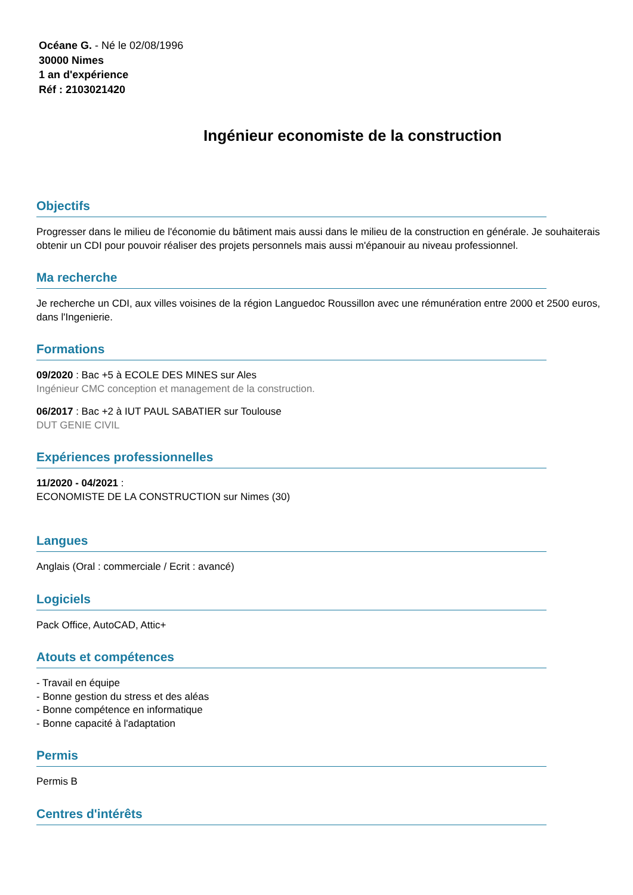Océane G. - Né le 02/08/1996
30000 Nimes
1 an d'expérience
Réf : 2103021420
Ingénieur economiste de la construction
Objectifs
Progresser dans le milieu de l'économie du bâtiment mais aussi dans le milieu de la construction en générale. Je souhaiterais obtenir un CDI pour pouvoir réaliser des projets personnels mais aussi m'épanouir au niveau professionnel.
Ma recherche
Je recherche un CDI, aux villes voisines de la région Languedoc Roussillon avec une rémunération entre 2000 et 2500 euros, dans l'Ingenierie.
Formations
09/2020 : Bac +5 à ECOLE DES MINES sur Ales
Ingénieur CMC conception et management de la construction.
06/2017 : Bac +2 à IUT PAUL SABATIER sur Toulouse
DUT GENIE CIVIL
Expériences professionnelles
11/2020 - 04/2021 :
ECONOMISTE DE LA CONSTRUCTION sur Nimes (30)
Langues
Anglais (Oral : commerciale / Ecrit : avancé)
Logiciels
Pack Office, AutoCAD, Attic+
Atouts et compétences
- Travail en équipe
- Bonne gestion du stress et des aléas
- Bonne compétence en informatique
- Bonne capacité à l'adaptation
Permis
Permis B
Centres d'intérêts